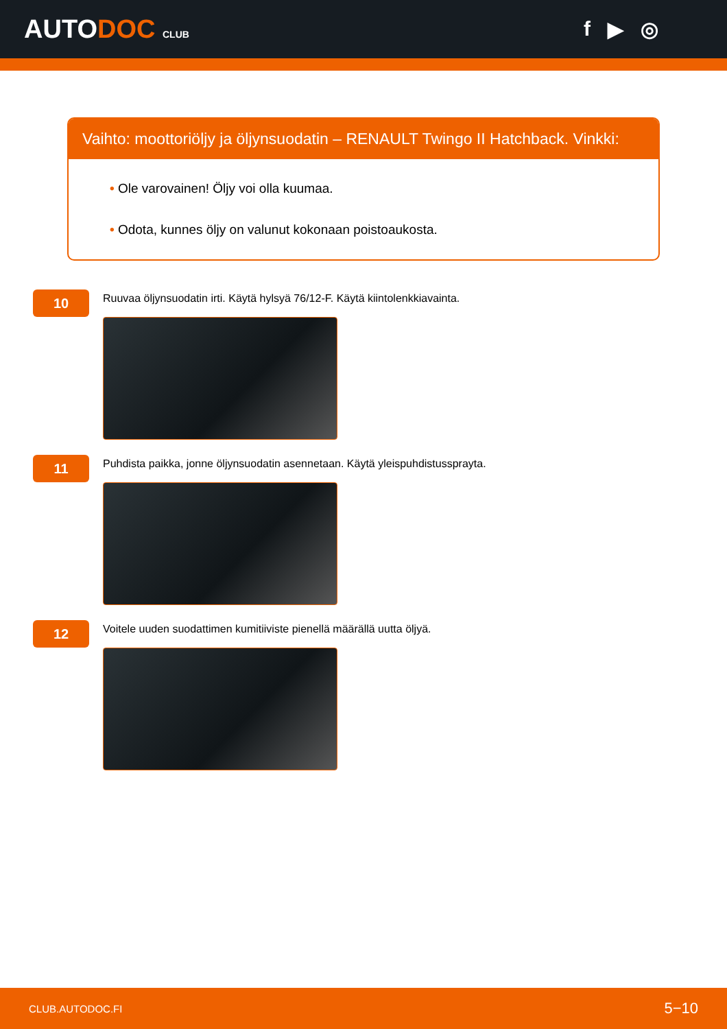AUTODOC CLUB
f ▶ ◎
Vaihto: moottoriöljy ja öljynsuodatin – RENAULT Twingo II Hatchback. Vinkki:
• Ole varovainen! Öljy voi olla kuumaa.
• Odota, kunnes öljy on valunut kokonaan poistoaukosta.
10
Ruuvaa öljynsuodatin irti. Käytä hylsyä 76/12-F. Käytä kiintolenkkiavainta.
11
Puhdista paikka, jonne öljynsuodatin asennetaan. Käytä yleispuhdistussprayta.
12
Voitele uuden suodattimen kumitiiviste pienellä määrällä uutta öljyä.
CLUB.AUTODOC.FI 5−10